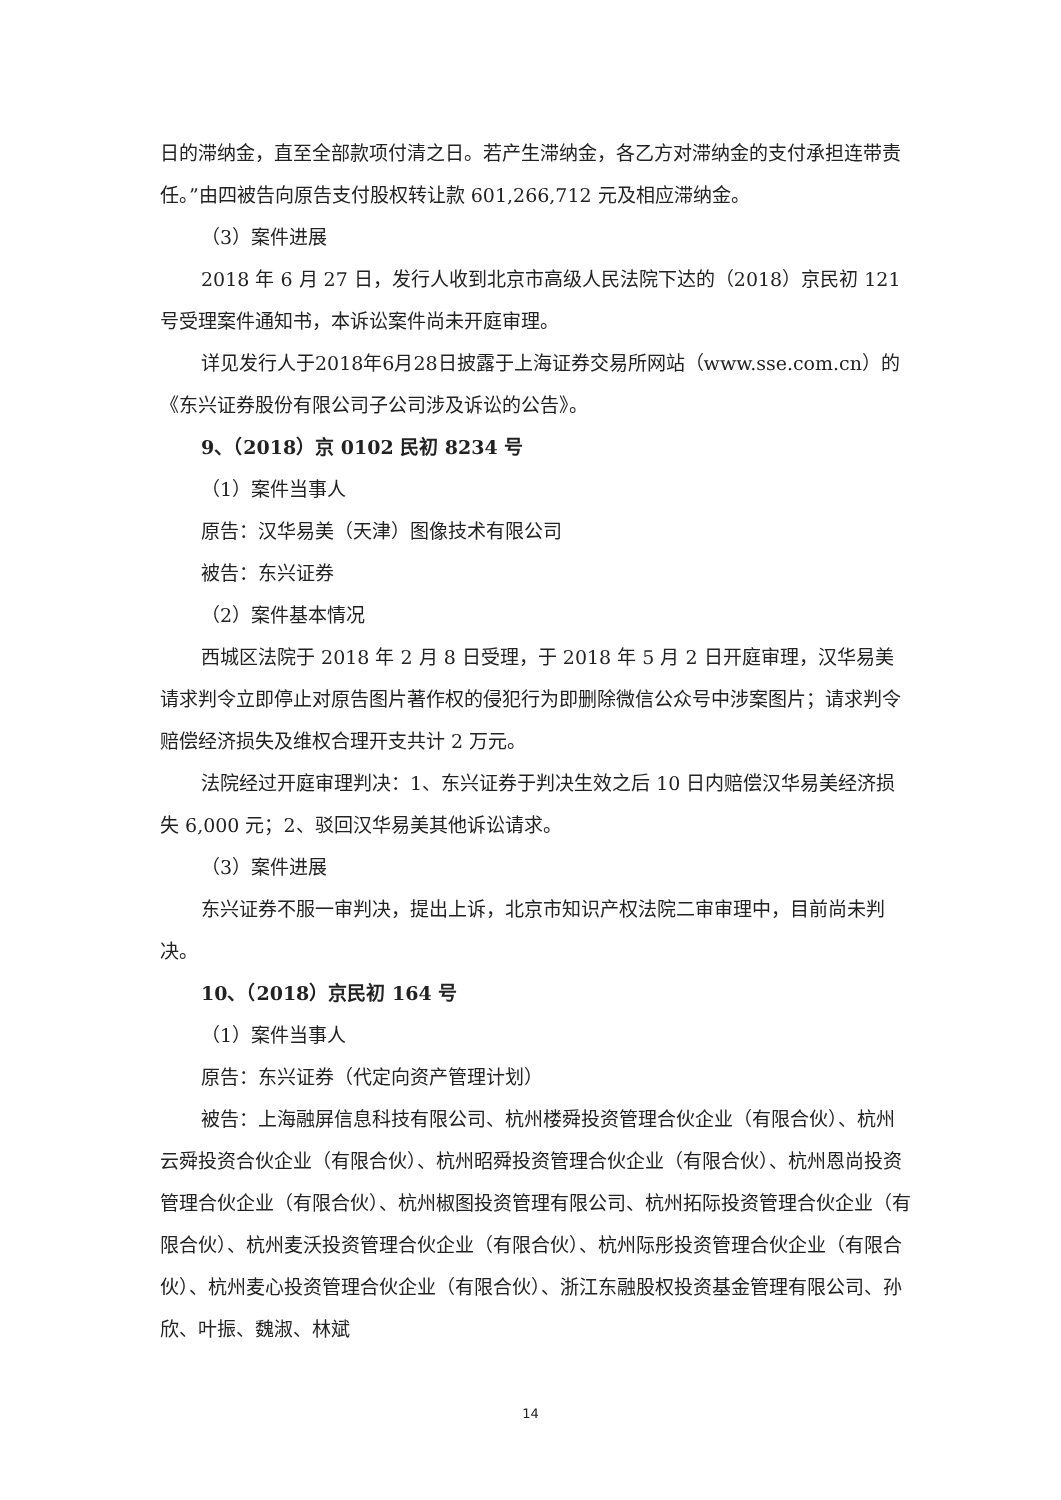日的滞纳金，直至全部款项付清之日。若产生滞纳金，各乙方对滞纳金的支付承担连带责任。”由四被告向原告支付股权转让款 601,266,712 元及相应滞纳金。
（3）案件进展
2018 年 6 月 27 日，发行人收到北京市高级人民法院下达的（2018）京民初 121 号受理案件通知书，本诉讼案件尚未开庭审理。
详见发行人于2018年6月28日披露于上海证券交易所网站（www.sse.com.cn）的《东兴证券股份有限公司子公司涉及诉讼的公告》。
9、（2018）京 0102 民初 8234 号
（1）案件当事人
原告：汉华易美（天津）图像技术有限公司
被告：东兴证券
（2）案件基本情况
西城区法院于 2018 年 2 月 8 日受理，于 2018 年 5 月 2 日开庭审理，汉华易美请求判令立即停止对原告图片著作权的侵犯行为即删除微信公众号中涉案图片；请求判令赔偿经济损失及维权合理开支共计 2 万元。
法院经过开庭审理判决：1、东兴证券于判决生效之后 10 日内赔偿汉华易美经济损失 6,000 元；2、驳回汉华易美其他诉讼请求。
（3）案件进展
东兴证券不服一审判决，提出上诉，北京市知识产权法院二审审理中，目前尚未判决。
10、（2018）京民初 164 号
（1）案件当事人
原告：东兴证券（代定向资产管理计划）
被告：上海融屏信息科技有限公司、杭州楼舜投资管理合伙企业（有限合伙）、杭州云舜投资合伙企业（有限合伙）、杭州昭舜投资管理合伙企业（有限合伙）、杭州恩尚投资管理合伙企业（有限合伙）、杭州椒图投资管理有限公司、杭州拓际投资管理合伙企业（有限合伙）、杭州麦沃投资管理合伙企业（有限合伙）、杭州际彤投资管理合伙企业（有限合伙）、杭州麦心投资管理合伙企业（有限合伙）、浙江东融股权投资基金管理有限公司、孙欣、叶振、魏淑、林斌
14